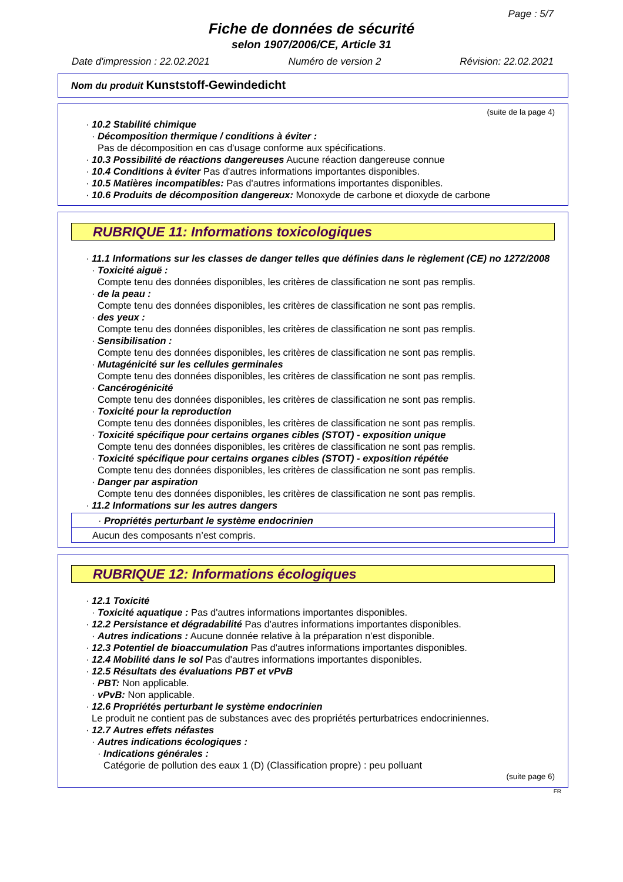Page : 5/7
Fiche de données de sécurité
selon 1907/2006/CE, Article 31
Date d'impression : 22.02.2021 Numéro de version 2 Révision: 22.02.2021
Nom du produit Kunststoff-Gewindedicht
(suite de la page 4)
· 10.2 Stabilité chimique
· Décomposition thermique / conditions à éviter :
Pas de décomposition en cas d'usage conforme aux spécifications.
· 10.3 Possibilité de réactions dangereuses Aucune réaction dangereuse connue
· 10.4 Conditions à éviter Pas d'autres informations importantes disponibles.
· 10.5 Matières incompatibles: Pas d'autres informations importantes disponibles.
· 10.6 Produits de décomposition dangereux: Monoxyde de carbone et dioxyde de carbone
RUBRIQUE 11: Informations toxicologiques
· 11.1 Informations sur les classes de danger telles que définies dans le règlement (CE) no 1272/2008
· Toxicité aiguë :
Compte tenu des données disponibles, les critères de classification ne sont pas remplis.
· de la peau :
Compte tenu des données disponibles, les critères de classification ne sont pas remplis.
· des yeux :
Compte tenu des données disponibles, les critères de classification ne sont pas remplis.
· Sensibilisation :
Compte tenu des données disponibles, les critères de classification ne sont pas remplis.
· Mutagénicité sur les cellules germinales
Compte tenu des données disponibles, les critères de classification ne sont pas remplis.
· Cancérogénicité
Compte tenu des données disponibles, les critères de classification ne sont pas remplis.
· Toxicité pour la reproduction
Compte tenu des données disponibles, les critères de classification ne sont pas remplis.
· Toxicité spécifique pour certains organes cibles (STOT) - exposition unique
Compte tenu des données disponibles, les critères de classification ne sont pas remplis.
· Toxicité spécifique pour certains organes cibles (STOT) - exposition répétée
Compte tenu des données disponibles, les critères de classification ne sont pas remplis.
· Danger par aspiration
Compte tenu des données disponibles, les critères de classification ne sont pas remplis.
· 11.2 Informations sur les autres dangers
· Propriétés perturbant le système endocrinien
Aucun des composants n’est compris.
RUBRIQUE 12: Informations écologiques
· 12.1 Toxicité
· Toxicité aquatique : Pas d'autres informations importantes disponibles.
· 12.2 Persistance et dégradabilité Pas d'autres informations importantes disponibles.
· Autres indications : Aucune donnée relative à la préparation n’est disponible.
· 12.3 Potentiel de bioaccumulation Pas d'autres informations importantes disponibles.
· 12.4 Mobilité dans le sol Pas d'autres informations importantes disponibles.
· 12.5 Résultats des évaluations PBT et vPvB
· PBT: Non applicable.
· vPvB: Non applicable.
· 12.6 Propriétés perturbant le système endocrinien
Le produit ne contient pas de substances avec des propriétés perturbatrices endocriniennes.
· 12.7 Autres effets néfastes
· Autres indications écologiques :
· Indications générales :
Catégorie de pollution des eaux 1 (D) (Classification propre) : peu polluant
(suite page 6)
FR